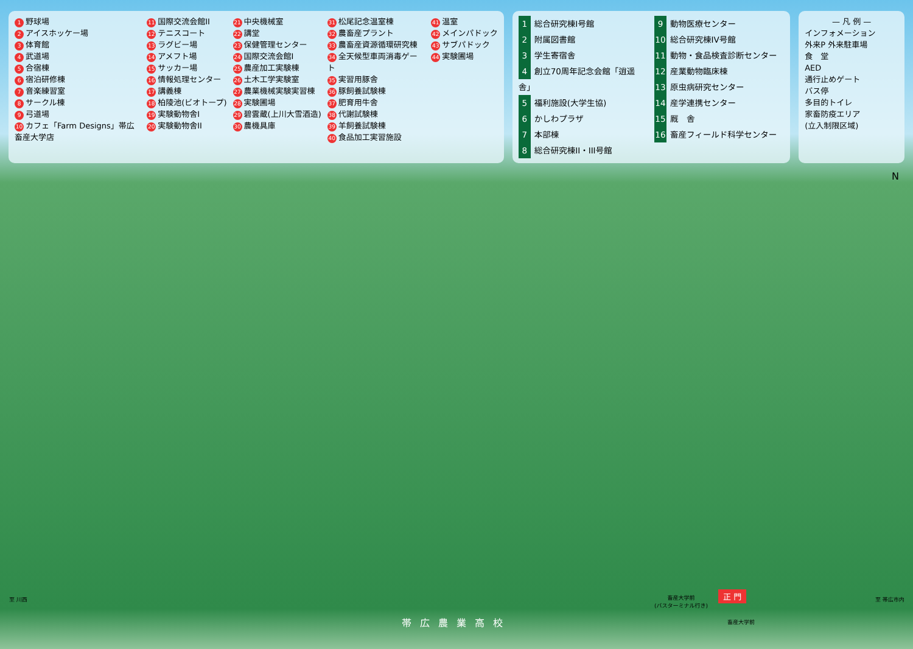1 野球場
2 アイスホッケー場
3 体育館
4 武道場
5 合宿棟
6 宿泊研修棟
7 音楽練習室
8 サークル棟
9 弓道場
10 カフェ「Farm Designs」帯広畜産大学店
11 国際交流会館II
12 テニスコート
13 ラグビー場
14 アメフト場
15 サッカー場
16 情報処理センター
17 講義棟
18 柏陵池(ビオトープ)
19 実験動物舎I
20 実験動物舎II
21 中央機械室
22 講堂
23 保健管理センター
24 国際交流会館I
25 農産加工実験棟
26 土木工学実験室
27 農業機械実験実習棟
28 実験圃場
29 碧雲蔵(上川大雪酒造)
30 農機具庫
31 松尾記念温室棟
32 農畜産プラント
33 農畜産資源循環研究棟
34 全天候型車両消毒ゲート
35 実習用豚舎
36 豚飼養試験棟
37 肥育用牛舎
38 代謝試験棟
39 羊飼養試験棟
40 食品加工実習施設
41 温室
42 メインパドック
43 サブパドック
44 実験圃場
1 総合研究棟I号館
2 附属図書館
3 学生寄宿舎
4 創立70周年記念会館「逍遥舎」
5 福利施設(大学生協)
6 かしわプラザ
7 本部棟
8 総合研究棟II・III号館
9 動物医療センター
10 総合研究棟IV号館
11 動物・食品検査診断センター
12 産業動物臨床棟
13 原虫病研究センター
14 産学連携センター
15 厩　舎
16 畜産フィールド科学センター
— 凡 例 —
インフォメーション
外来P 外来駐車場
食　堂
AED
通行止めゲート
バス停
多目的トイレ
家畜防疫エリア
(立入制限区域)
N
至 川西
畜産大学前
(バスターミナル行き)
正 門 至 帯広市内
畜産大学前
帯広農業高校